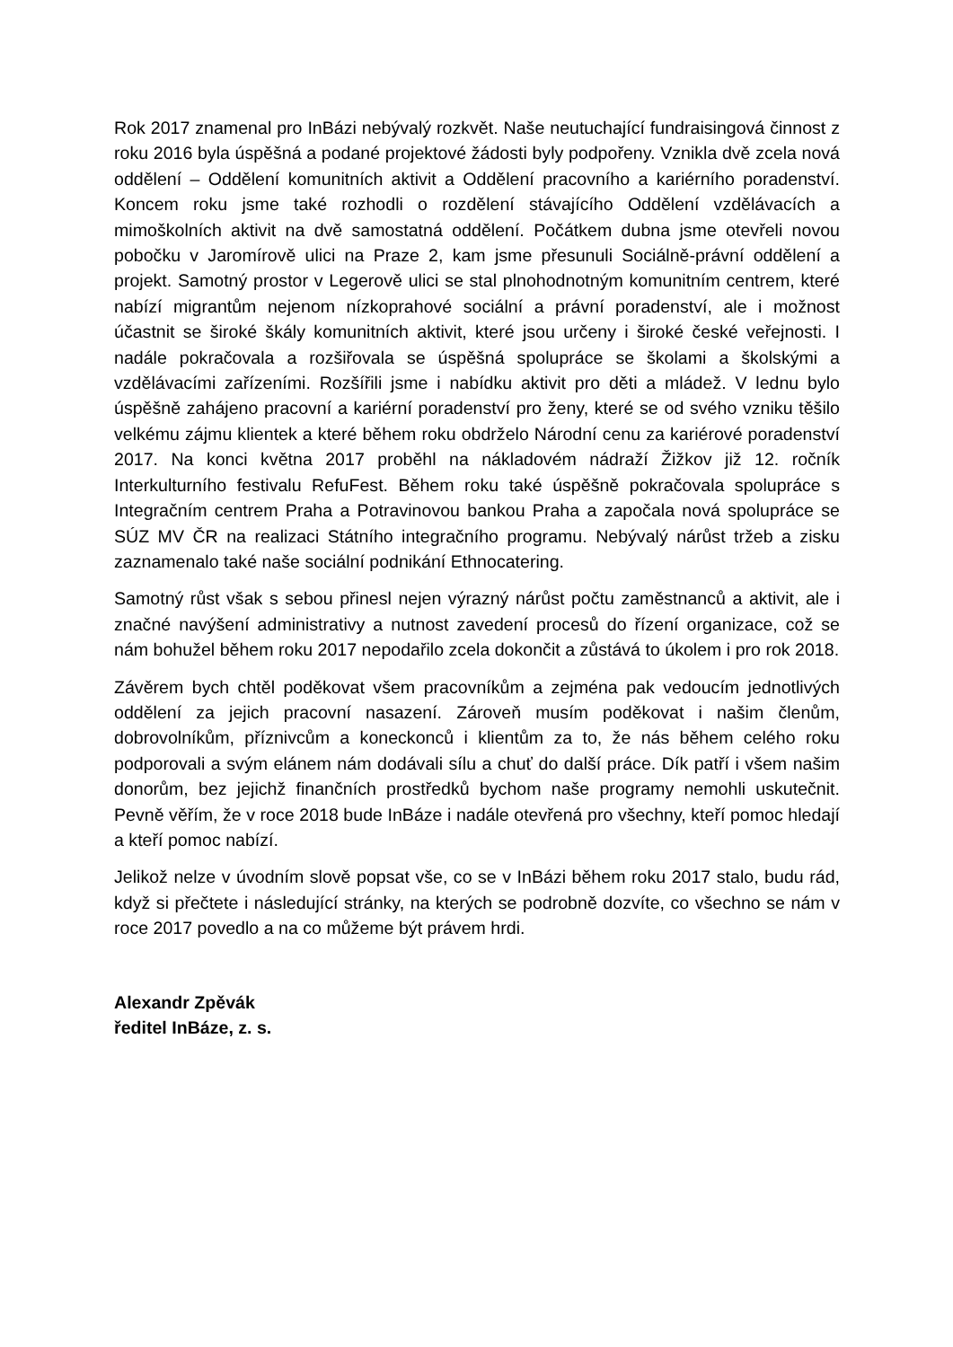Rok 2017 znamenal pro InBázi nebývalý rozkvět. Naše neutuchající fundraisingová činnost z roku 2016 byla úspěšná a podané projektové žádosti byly podpořeny. Vznikla dvě zcela nová oddělení – Oddělení komunitních aktivit a Oddělení pracovního a kariérního poradenství. Koncem roku jsme také rozhodli o rozdělení stávajícího Oddělení vzdělávacích a mimoškolních aktivit na dvě samostatná oddělení. Počátkem dubna jsme otevřeli novou pobočku v Jaromírově ulici na Praze 2, kam jsme přesunuli Sociálně-právní oddělení a projekt. Samotný prostor v Legerově ulici se stal plnohodnotným komunitním centrem, které nabízí migrantům nejenom nízkoprahové sociální a právní poradenství, ale i možnost účastnit se široké škály komunitních aktivit, které jsou určeny i široké české veřejnosti. I nadále pokračovala a rozšiřovala se úspěšná spolupráce se školami a školskými a vzdělávacími zařízeními. Rozšířili jsme i nabídku aktivit pro děti a mládež. V lednu bylo úspěšně zahájeno pracovní a kariérní poradenství pro ženy, které se od svého vzniku těšilo velkému zájmu klientek a které během roku obdrželo Národní cenu za kariérové poradenství 2017. Na konci května 2017 proběhl na nákladovém nádraží Žižkov již 12. ročník Interkulturního festivalu RefuFest. Během roku také úspěšně pokračovala spolupráce s Integračním centrem Praha a Potravinovou bankou Praha a započala nová spolupráce se SÚZ MV ČR na realizaci Státního integračního programu. Nebývalý nárůst tržeb a zisku zaznamenalo také naše sociální podnikání Ethnocatering.
Samotný růst však s sebou přinesl nejen výrazný nárůst počtu zaměstnanců a aktivit, ale i značné navýšení administrativy a nutnost zavedení procesů do řízení organizace, což se nám bohužel během roku 2017 nepodařilo zcela dokončit a zůstává to úkolem i pro rok 2018.
Závěrem bych chtěl poděkovat všem pracovníkům a zejména pak vedoucím jednotlivých oddělení za jejich pracovní nasazení. Zároveň musím poděkovat i našim členům, dobrovolníkům, příznivcům a koneckonců i klientům za to, že nás během celého roku podporovali a svým elánem nám dodávali sílu a chuť do další práce. Dík patří i všem našim donorům, bez jejichž finančních prostředků bychom naše programy nemohli uskutečnit. Pevně věřím, že v roce 2018 bude InBáze i nadále otevřená pro všechny, kteří pomoc hledají a kteří pomoc nabízí.
Jelikož nelze v úvodním slově popsat vše, co se v InBázi během roku 2017 stalo, budu rád, když si přečtete i následující stránky, na kterých se podrobně dozvíte, co všechno se nám v roce 2017 povedlo a na co můžeme být právem hrdi.
Alexandr Zpěvák
ředitel InBáze, z. s.